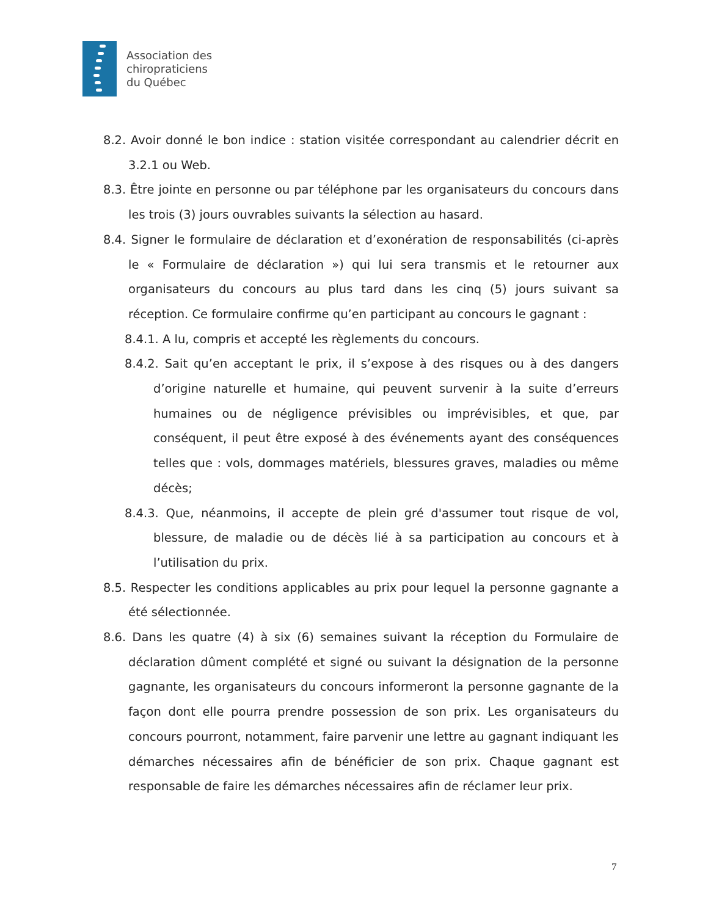Association des
chiropraticiens
du Québec
8.2. Avoir donné le bon indice : station visitée correspondant au calendrier décrit en 3.2.1 ou Web.
8.3. Être jointe en personne ou par téléphone par les organisateurs du concours dans les trois (3) jours ouvrables suivants la sélection au hasard.
8.4. Signer le formulaire de déclaration et d’exonération de responsabilités (ci-après le « Formulaire de déclaration ») qui lui sera transmis et le retourner aux organisateurs du concours au plus tard dans les cinq (5) jours suivant sa réception. Ce formulaire confirme qu’en participant au concours le gagnant :
8.4.1. A lu, compris et accepté les règlements du concours.
8.4.2. Sait qu’en acceptant le prix, il s’expose à des risques ou à des dangers d’origine naturelle et humaine, qui peuvent survenir à la suite d’erreurs humaines ou de négligence prévisibles ou imprévisibles, et que, par conséquent, il peut être exposé à des événements ayant des conséquences telles que : vols, dommages matériels, blessures graves, maladies ou même décès;
8.4.3. Que, néanmoins, il accepte de plein gré d'assumer tout risque de vol, blessure, de maladie ou de décès lié à sa participation au concours et à l’utilisation du prix.
8.5. Respecter les conditions applicables au prix pour lequel la personne gagnante a été sélectionnée.
8.6. Dans les quatre (4) à six (6) semaines suivant la réception du Formulaire de déclaration dûment complété et signé ou suivant la désignation de la personne gagnante, les organisateurs du concours informeront la personne gagnante de la façon dont elle pourra prendre possession de son prix. Les organisateurs du concours pourront, notamment, faire parvenir une lettre au gagnant indiquant les démarches nécessaires afin de bénéficier de son prix. Chaque gagnant est responsable de faire les démarches nécessaires afin de réclamer leur prix.
7